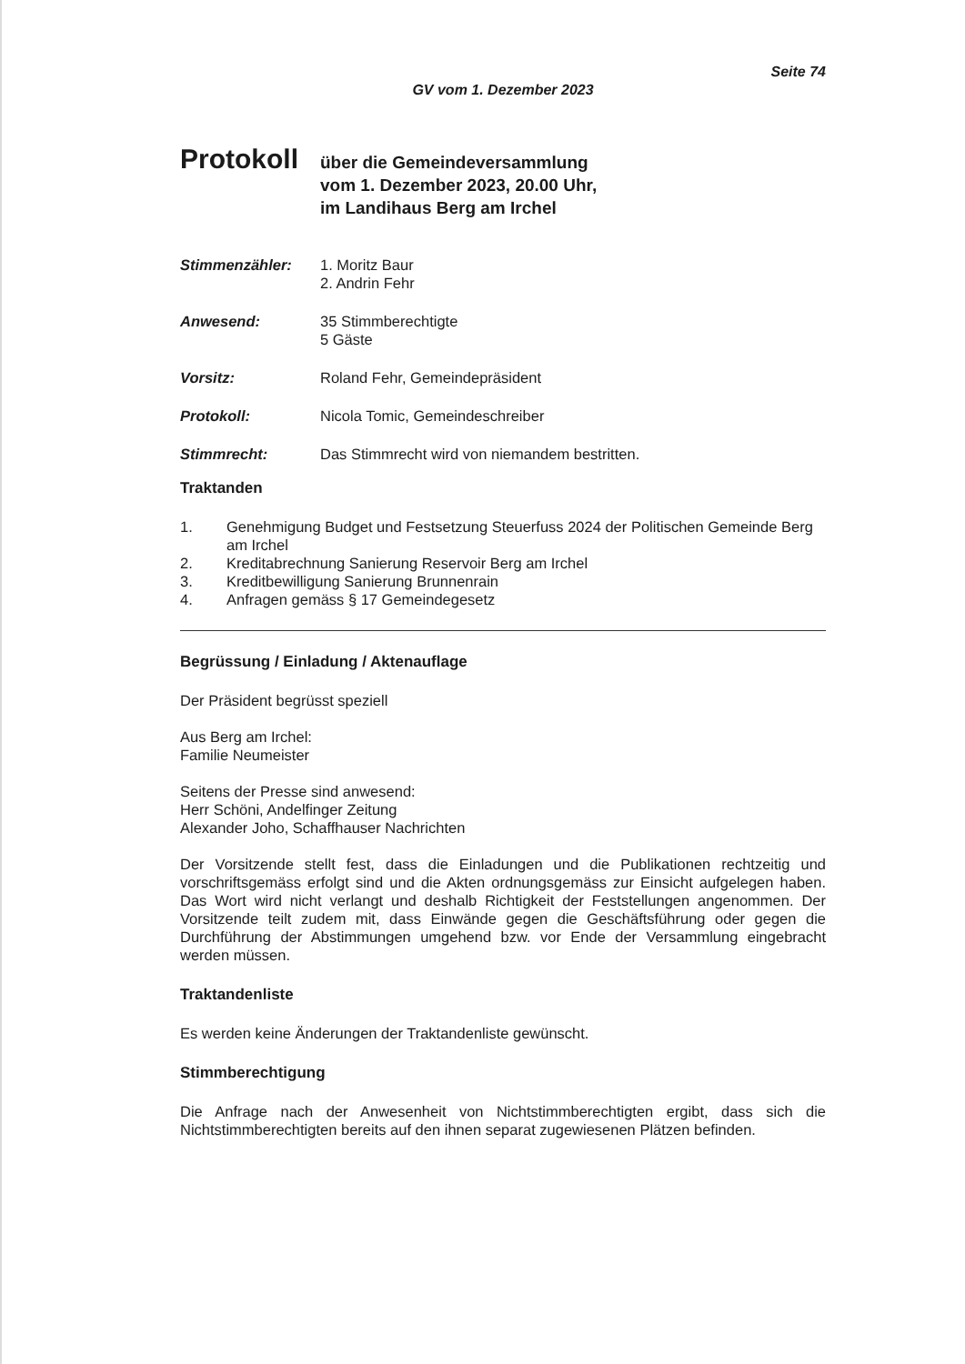Seite 74
GV vom 1. Dezember 2023
Protokoll
über die Gemeindeversammlung
vom 1. Dezember 2023, 20.00 Uhr,
im Landihaus Berg am Irchel
Stimmenzähler: 1. Moritz Baur
2. Andrin Fehr
Anwesend: 35 Stimmberechtigte
5 Gäste
Vorsitz: Roland Fehr, Gemeindepräsident
Protokoll: Nicola Tomic, Gemeindeschreiber
Stimmrecht: Das Stimmrecht wird von niemandem bestritten.
Traktanden
1. Genehmigung Budget und Festsetzung Steuerfuss 2024 der Politischen Gemeinde Berg am Irchel
2. Kreditabrechnung Sanierung Reservoir Berg am Irchel
3. Kreditbewilligung Sanierung Brunnenrain
4. Anfragen gemäss § 17 Gemeindegesetz
Begrüssung / Einladung / Aktenauflage
Der Präsident begrüsst speziell
Aus Berg am Irchel:
Familie Neumeister
Seitens der Presse sind anwesend:
Herr Schöni, Andelfinger Zeitung
Alexander Joho, Schaffhauser Nachrichten
Der Vorsitzende stellt fest, dass die Einladungen und die Publikationen rechtzeitig und vorschriftsgemäss erfolgt sind und die Akten ordnungsgemäss zur Einsicht aufgelegen haben. Das Wort wird nicht verlangt und deshalb Richtigkeit der Feststellungen angenommen. Der Vorsitzende teilt zudem mit, dass Einwände gegen die Geschäftsführung oder gegen die Durchführung der Abstimmungen umgehend bzw. vor Ende der Versammlung eingebracht werden müssen.
Traktandenliste
Es werden keine Änderungen der Traktandenliste gewünscht.
Stimmberechtigung
Die Anfrage nach der Anwesenheit von Nichtstimmberechtigten ergibt, dass sich die Nichtstimmberechtigten bereits auf den ihnen separat zugewiesenen Plätzen befinden.
​